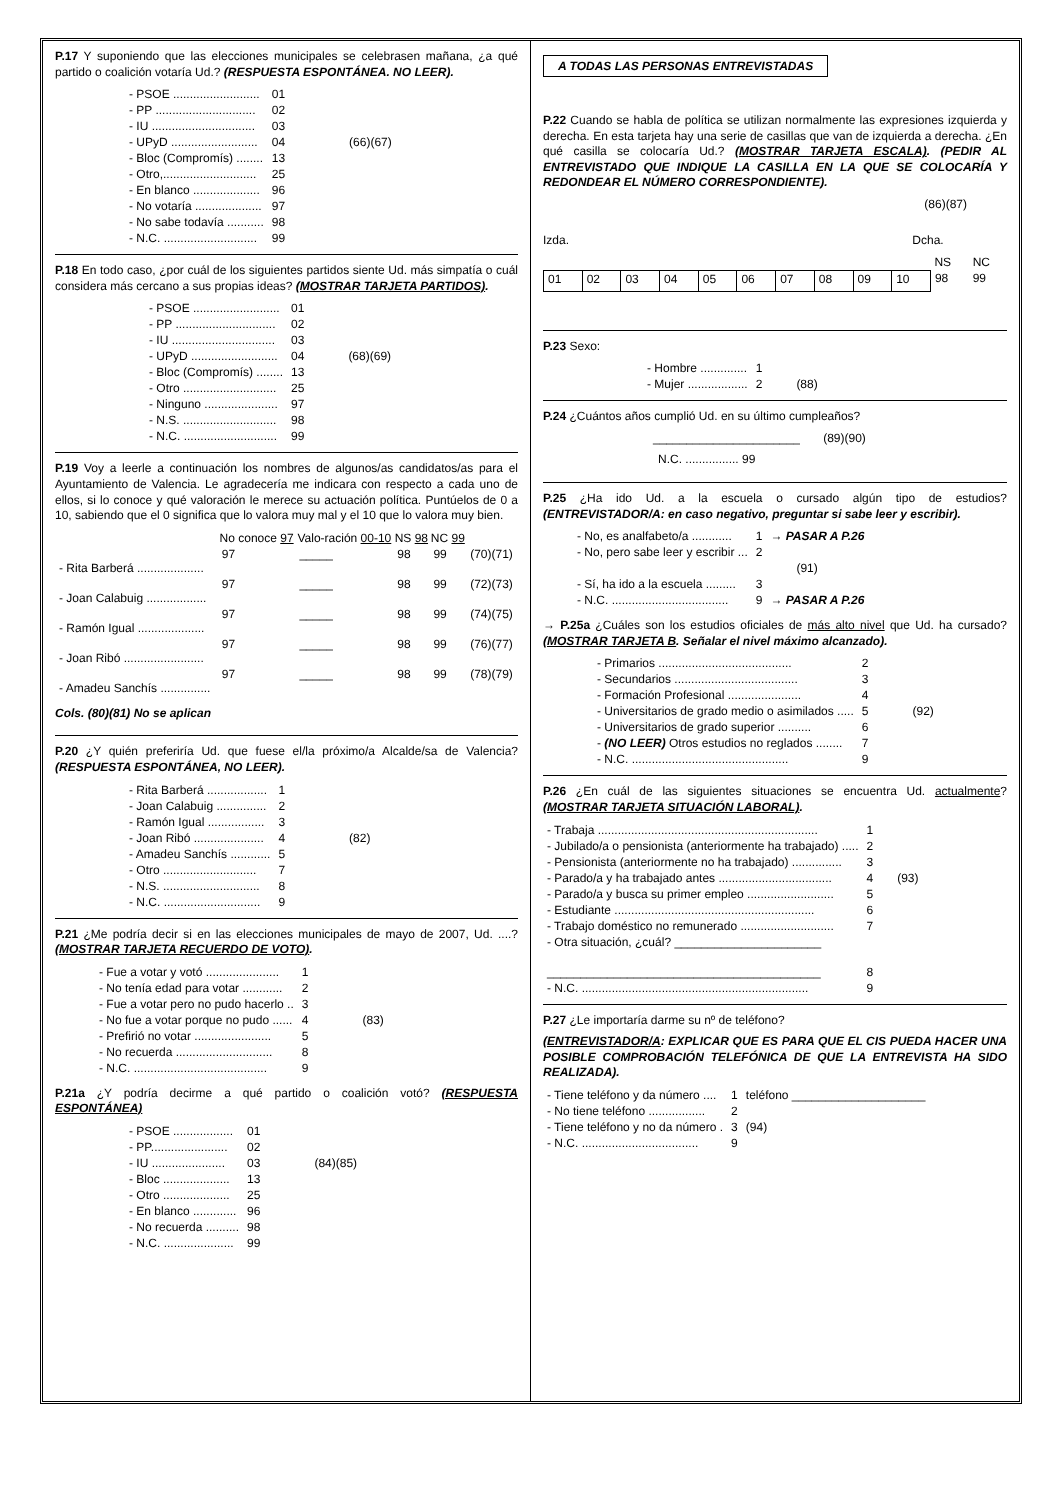P.17 Y suponiendo que las elecciones municipales se celebrasen mañana, ¿a qué partido o coalición votaría Ud.? (RESPUESTA ESPONTÁNEA. NO LEER).
| - PSOE .......................... | 01 | |
| - PP .............................. | 02 | |
| - IU ............................... | 03 | |
| - UPyD .......................... | 04 | (66)(67) |
| - Bloc (Compromís) ........ | 13 | |
| - Otro,............................ | 25 | |
| - En blanco .................... | 96 | |
| - No votaría .................... | 97 | |
| - No sabe todavía ........... | 98 | |
| - N.C. ............................ | 99 | |
P.18 En todo caso, ¿por cuál de los siguientes partidos siente Ud. más simpatía o cuál considera más cercano a sus propias ideas? (MOSTRAR TARJETA PARTIDOS).
| - PSOE .......................... | 01 | |
| - PP .............................. | 02 | |
| - IU ............................... | 03 | |
| - UPyD .......................... | 04 | (68)(69) |
| - Bloc (Compromís) ........ | 13 | |
| - Otro ............................ | 25 | |
| - Ninguno ...................... | 97 | |
| - N.S. ............................ | 98 | |
| - N.C. ............................ | 99 | |
P.19 Voy a leerle a continuación los nombres de algunos/as candidatos/as para el Ayuntamiento de Valencia. Le agradecería me indicara con respecto a cada uno de ellos, si lo conoce y qué valoración le merece su actuación política. Puntúelos de 0 a 10, sabiendo que el 0 significa que lo valora muy mal y el 10 que lo valora muy bien.
| | No conoce 97 | Valo-ración 00-10 | NS 98 | NC 99 | |
| --- | --- | --- | --- | --- | --- |
| - Rita Barberá .................... | 97 | _____ | 98 | 99 | (70)(71) |
| - Joan Calabuig .................. | 97 | _____ | 98 | 99 | (72)(73) |
| - Ramón Igual .................... | 97 | _____ | 98 | 99 | (74)(75) |
| - Joan Ribó ........................ | 97 | _____ | 98 | 99 | (76)(77) |
| - Amadeu Sanchís ............... | 97 | _____ | 98 | 99 | (78)(79) |
Cols. (80)(81) No se aplican
P.20 ¿Y quién preferiría Ud. que fuese el/la próximo/a Alcalde/sa de Valencia? (RESPUESTA ESPONTÁNEA, NO LEER).
| - Rita Barberá .................. | 1 | |
| - Joan Calabuig ............... | 2 | |
| - Ramón Igual ................. | 3 | |
| - Joan Ribó ..................... | 4 | (82) |
| - Amadeu Sanchís ............ | 5 | |
| - Otro ............................ | 7 | |
| - N.S. ............................. | 8 | |
| - N.C. ............................. | 9 | |
P.21 ¿Me podría decir si en las elecciones municipales de mayo de 2007, Ud. ....? (MOSTRAR TARJETA RECUERDO DE VOTO).
| - Fue a votar y votó ...................... | 1 | |
| - No tenía edad para votar ............ | 2 | |
| - Fue a votar pero no pudo hacerlo .. | 3 | |
| - No fue a votar porque no pudo ...... | 4 | (83) |
| - Prefirió no votar ....................... | 5 | |
| - No recuerda ............................. | 8 | |
| - N.C. ........................................ | 9 | |
P.21a ¿Y podría decirme a qué partido o coalición votó? (RESPUESTA ESPONTÁNEA)
| - PSOE .................. | 01 | |
| - PP....................... | 02 | |
| - IU ...................... | 03 | (84)(85) |
| - Bloc .................... | 13 | |
| - Otro .................... | 25 | |
| - En blanco ............. | 96 | |
| - No recuerda .......... | 98 | |
| - N.C. ..................... | 99 | |
A TODAS LAS PERSONAS ENTREVISTADAS
P.22 Cuando se habla de política se utilizan normalmente las expresiones izquierda y derecha. En esta tarjeta hay una serie de casillas que van de izquierda a derecha. ¿En qué casilla se colocaría Ud.? (MOSTRAR TARJETA ESCALA). (PEDIR AL ENTREVISTADO QUE INDIQUE LA CASILLA EN LA QUE SE COLOCARÍA Y REDONDEAR EL NÚMERO CORRESPONDIENTE).
(86)(87)
Izda. Dcha.
| | | | | | | | | | | NS | NC |
| 01 | 02 | 03 | 04 | 05 | 06 | 07 | 08 | 09 | 10 | 98 | 99 |
P.23 Sexo:
| - Hombre .............. | 1 | |
| - Mujer .................. | 2 | (88) |
P.24 ¿Cuántos años cumplió Ud. en su último cumpleaños?
______________________ (89)(90)
N.C. ................ 99
P.25 ¿Ha ido Ud. a la escuela o cursado algún tipo de estudios? (ENTREVISTADOR/A: en caso negativo, preguntar si sabe leer y escribir).
| - No, es analfabeto/a ............ | 1 | → PASAR A P.26 |
| - No, pero sabe leer y escribir ... | 2 | |
| | | (91) |
| - Sí, ha ido a la escuela ......... | 3 | |
| - N.C. ................................... | 9 | → PASAR A P.26 |
→ P.25a ¿Cuáles son los estudios oficiales de más alto nivel que Ud. ha cursado? (MOSTRAR TARJETA B. Señalar el nivel máximo alcanzado).
| - Primarios ........................................ | 2 | |
| - Secundarios ..................................... | 3 | |
| - Formación Profesional ...................... | 4 | |
| - Universitarios de grado medio o asimilados ..... | 5 | (92) |
| - Universitarios de grado superior .......... | 6 | |
| - (NO LEER) Otros estudios no reglados ........ | 7 | |
| - N.C. ............................................... | 9 | |
P.26 ¿En cuál de las siguientes situaciones se encuentra Ud. actualmente? (MOSTRAR TARJETA SITUACIÓN LABORAL).
| - Trabaja .................................................................. | 1 | |
| - Jubilado/a o pensionista (anteriormente ha trabajado) ..... | 2 | |
| - Pensionista (anteriormente no ha trabajado) ............... | 3 | |
| - Parado/a y ha trabajado antes .................................. | 4 | (93) |
| - Parado/a y busca su primer empleo .......................... | 5 | |
| - Estudiante ............................................................ | 6 | |
| - Trabajo doméstico no remunerado ............................ | 7 | |
| - Otra situación, ¿cuál? ______________________ | | |
| _________________________________________ | 8 | |
| - N.C. .................................................................... | 9 | |
P.27 ¿Le importaría darme su nº de teléfono?
(ENTREVISTADOR/A: EXPLICAR QUE ES PARA QUE EL CIS PUEDA HACER UNA POSIBLE COMPROBACIÓN TELEFÓNICA DE QUE LA ENTREVISTA HA SIDO REALIZADA).
| - Tiene teléfono y da número .... | 1 | teléfono ____________________ |
| - No tiene teléfono ................. | 2 | |
| - Tiene teléfono y no da número . | 3 | (94) |
| - N.C. ................................... | 9 | |